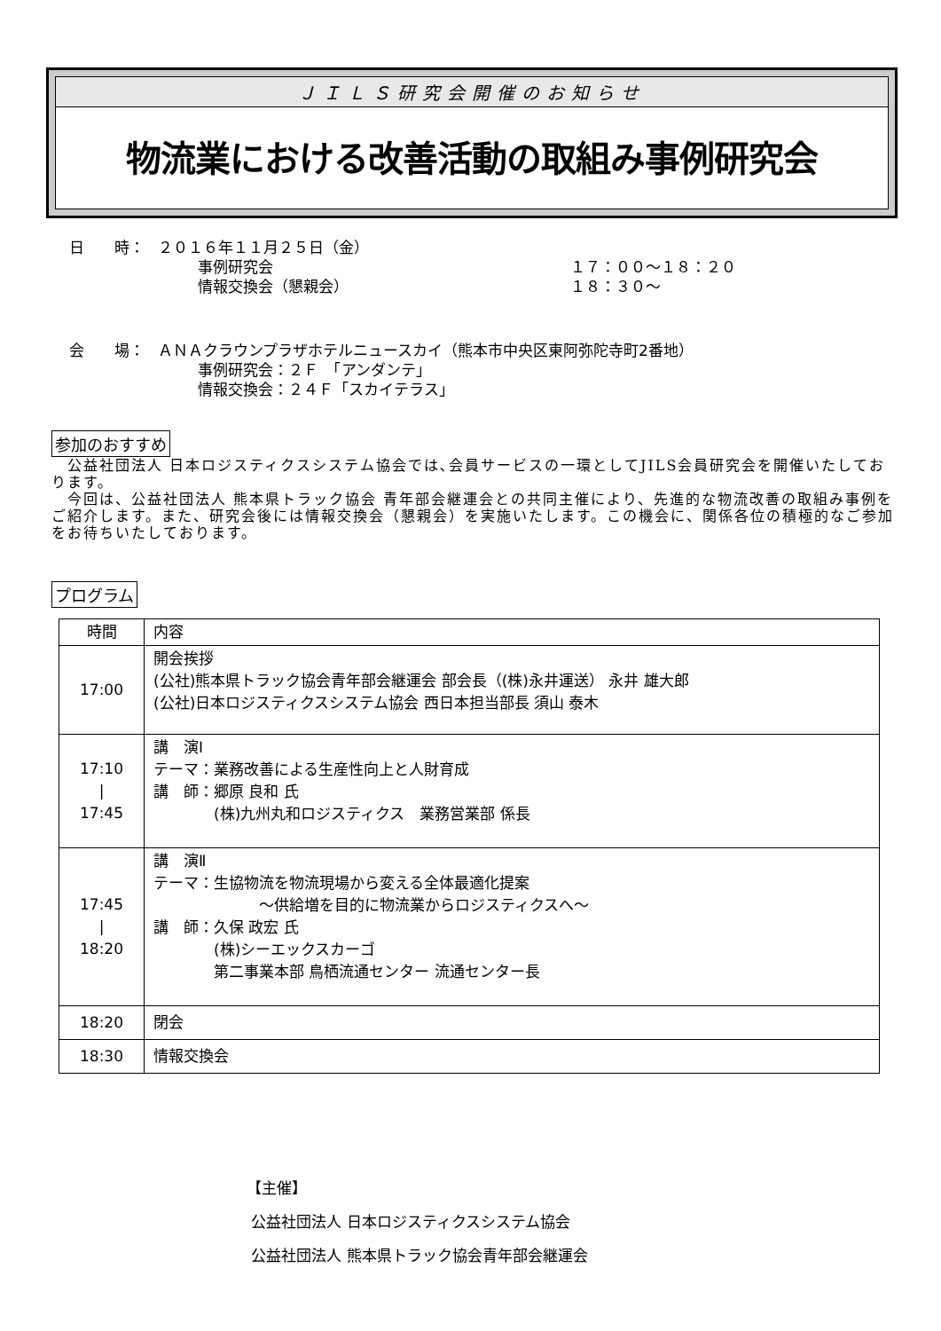ＪＩＬＳ研究会開催のお知らせ
物流業における改善活動の取組み事例研究会
日　　時： ２０１６年１１月２５日（金）
事例研究会 １７：００～１８：２０
情報交換会（懇親会） １８：３０～
会　　場： ＡＮＡクラウンプラザホテルニュースカイ（熊本市中央区東阿弥陀寺町2番地）
事例研究会：２Ｆ　「アンダンテ」
情報交換会：２４Ｆ「スカイテラス」
参加のおすすめ
　公益社団法人 日本ロジスティクスシステム協会では､会員サービスの一環としてJILS会員研究会を開催いたしております。
　今回は、公益社団法人 熊本県トラック協会 青年部会継運会との共同主催により、先進的な物流改善の取組み事例をご紹介します。また、研究会後には情報交換会（懇親会）を実施いたします。この機会に、関係各位の積極的なご参加をお待ちいたしております。
プログラム
| 時間 | 内容 |
| 17:00 | 開会挨拶 (公社)熊本県トラック協会青年部会継運会 部会長（(株)永井運送） 永井 雄大郎 (公社)日本ロジスティクスシステム協会 西日本担当部長 須山 泰木 |
| 17:10 / 17:45 | 講 演Ⅰ テーマ：業務改善による生産性向上と人財育成 講 師：郷原 良和 氏 (株)九州丸和ロジスティクス 業務営業部 係長 |
| 17:45 / 18:20 | 講 演Ⅱ テーマ：生協物流を物流現場から変える全体最適化提案 ～供給増を目的に物流業からロジスティクスへ～ 講 師：久保 政宏 氏 (株)シーエックスカーゴ 第二事業本部 鳥栖流通センター 流通センター長 |
| 18:20 | 閉会 |
| 18:30 | 情報交換会 |
【主催】
公益社団法人 日本ロジスティクスシステム協会
公益社団法人 熊本県トラック協会青年部会継運会